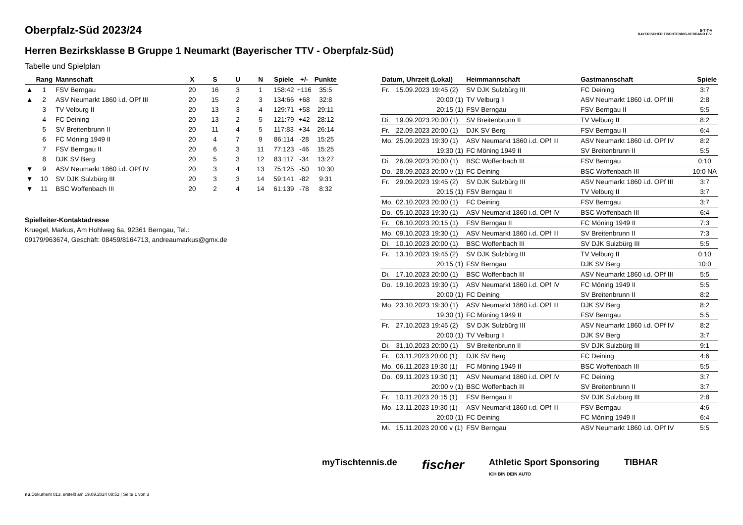Oberpfalz-Süd 2023/24
Herren Bezirksklasse B Gruppe 1 Neumarkt (Bayerischer TTV - Oberpfalz-Süd)
Tabelle und Spielplan
B·T·T·V
BAYERISCHER TISCHTENNIS-VERBAND E.V.
| | Rang | Mannschaft | X | S | U | N | Spiele | +/- | Punkte |
| --- | --- | --- | --- | --- | --- | --- | --- | --- | --- |
| ▲ | 1 | FSV Berngau | 20 | 16 | 3 | 1 | 158:42 | +116 | 35:5 |
| ▲ | 2 | ASV Neumarkt 1860 i.d. OPf III | 20 | 15 | 2 | 3 | 134:66 | +68 | 32:8 |
| | 3 | TV Velburg II | 20 | 13 | 3 | 4 | 129:71 | +58 | 29:11 |
| | 4 | FC Deining | 20 | 13 | 2 | 5 | 121:79 | +42 | 28:12 |
| | 5 | SV Breitenbrunn II | 20 | 11 | 4 | 5 | 117:83 | +34 | 26:14 |
| | 6 | FC Möning 1949 II | 20 | 4 | 7 | 9 | 86:114 | -28 | 15:25 |
| | 7 | FSV Berngau II | 20 | 6 | 3 | 11 | 77:123 | -46 | 15:25 |
| | 8 | DJK SV Berg | 20 | 5 | 3 | 12 | 83:117 | -34 | 13:27 |
| ▼ | 9 | ASV Neumarkt 1860 i.d. OPf IV | 20 | 3 | 4 | 13 | 75:125 | -50 | 10:30 |
| ▼ | 10 | SV DJK Sulzbürg III | 20 | 3 | 3 | 14 | 59:141 | -82 | 9:31 |
| ▼ | 11 | BSC Woffenbach III | 20 | 2 | 4 | 14 | 61:139 | -78 | 8:32 |
Spielleiter-Kontaktadresse
Kruegel, Markus, Am Hohlweg 6a, 92361 Berngau, Tel.:
09179/963674, Geschäft: 08459/8164713, andreaumarkus@gmx.de
| Datum, Uhrzeit (Lokal) | | Heimmannschaft | Gastmannschaft | Spiele |
| --- | --- | --- | --- | --- |
| Fr. | 15.09.2023 19:45 (2) | SV DJK Sulzbürg III | FC Deining | 3:7 |
| | 20:00 (1) | TV Velburg II | ASV Neumarkt 1860 i.d. OPf III | 2:8 |
| | 20:15 (1) | FSV Berngau | FSV Berngau II | 5:5 |
| Di. | 19.09.2023 20:00 (1) | SV Breitenbrunn II | TV Velburg II | 8:2 |
| Fr. | 22.09.2023 20:00 (1) | DJK SV Berg | FSV Berngau II | 6:4 |
| Mo. | 25.09.2023 19:30 (1) | ASV Neumarkt 1860 i.d. OPf III | ASV Neumarkt 1860 i.d. OPf IV | 8:2 |
| | 19:30 (1) | FC Möning 1949 II | SV Breitenbrunn II | 5:5 |
| Di. | 26.09.2023 20:00 (1) | BSC Woffenbach III | FSV Berngau | 0:10 |
| Do. | 28.09.2023 20:00 v (1) | FC Deining | BSC Woffenbach III | 10:0 NA |
| Fr. | 29.09.2023 19:45 (2) | SV DJK Sulzbürg III | ASV Neumarkt 1860 i.d. OPf III | 3:7 |
| | 20:15 (1) | FSV Berngau II | TV Velburg II | 3:7 |
| Mo. | 02.10.2023 20:00 (1) | FC Deining | FSV Berngau | 3:7 |
| Do. | 05.10.2023 19:30 (1) | ASV Neumarkt 1860 i.d. OPf IV | BSC Woffenbach III | 6:4 |
| Fr. | 06.10.2023 20:15 (1) | FSV Berngau II | FC Möning 1949 II | 7:3 |
| Mo. | 09.10.2023 19:30 (1) | ASV Neumarkt 1860 i.d. OPf III | SV Breitenbrunn II | 7:3 |
| Di. | 10.10.2023 20:00 (1) | BSC Woffenbach III | SV DJK Sulzbürg III | 5:5 |
| Fr. | 13.10.2023 19:45 (2) | SV DJK Sulzbürg III | TV Velburg II | 0:10 |
| | 20:15 (1) | FSV Berngau | DJK SV Berg | 10:0 |
| Di. | 17.10.2023 20:00 (1) | BSC Woffenbach III | ASV Neumarkt 1860 i.d. OPf III | 5:5 |
| Do. | 19.10.2023 19:30 (1) | ASV Neumarkt 1860 i.d. OPf IV | FC Möning 1949 II | 5:5 |
| | 20:00 (1) | FC Deining | SV Breitenbrunn II | 8:2 |
| Mo. | 23.10.2023 19:30 (1) | ASV Neumarkt 1860 i.d. OPf III | DJK SV Berg | 8:2 |
| | 19:30 (1) | FC Möning 1949 II | FSV Berngau | 5:5 |
| Fr. | 27.10.2023 19:45 (2) | SV DJK Sulzbürg III | ASV Neumarkt 1860 i.d. OPf IV | 8:2 |
| | 20:00 (1) | TV Velburg II | DJK SV Berg | 3:7 |
| Di. | 31.10.2023 20:00 (1) | SV Breitenbrunn II | SV DJK Sulzbürg III | 9:1 |
| Fr. | 03.11.2023 20:00 (1) | DJK SV Berg | FC Deining | 4:6 |
| Mo. | 06.11.2023 19:30 (1) | FC Möning 1949 II | BSC Woffenbach III | 5:5 |
| Do. | 09.11.2023 19:30 (1) | ASV Neumarkt 1860 i.d. OPf IV | FC Deining | 3:7 |
| | 20:00 v (1) | BSC Woffenbach III | SV Breitenbrunn II | 3:7 |
| Fr. | 10.11.2023 20:15 (1) | FSV Berngau II | SV DJK Sulzbürg III | 2:8 |
| Mo. | 13.11.2023 19:30 (1) | ASV Neumarkt 1860 i.d. OPf III | FSV Berngau | 4:6 |
| | 20:00 (1) | FC Deining | FC Möning 1949 II | 6:4 |
| Mi. | 15.11.2023 20:00 v (1) | FSV Berngau | ASV Neumarkt 1860 i.d. OPf IV | 5:5 |
myTischtennis.de fischer Athletic Sport Sponsoring
ICH BIN DEIN AUTO TIBHAR
nu.Dokument 013, erstellt am 19.09.2024 08:52 | Seite 1 von 3